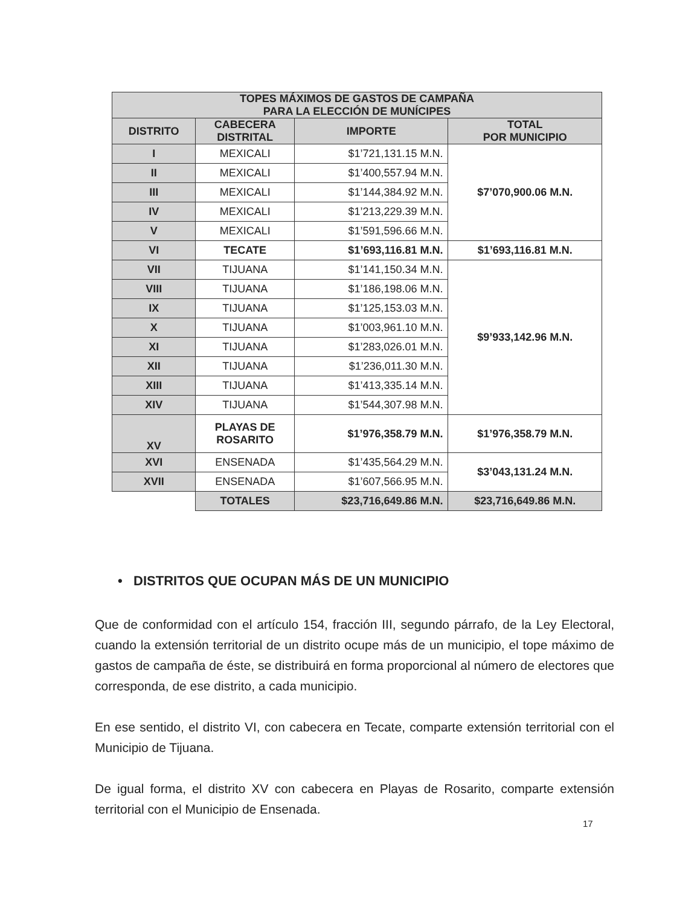| TOPES MÁXIMOS DE GASTOS DE CAMPAÑA PARA LA ELECCIÓN DE MUNÍCIPES | | | |
| --- | --- | --- | --- |
| DISTRITO | CABECERA DISTRITAL | IMPORTE | TOTAL POR MUNICIPIO |
| I | MEXICALI | $1’721,131.15 M.N. | $7’070,900.06 M.N. |
| II | MEXICALI | $1’400,557.94 M.N. | |
| III | MEXICALI | $1’144,384.92 M.N. | |
| IV | MEXICALI | $1’213,229.39 M.N. | |
| V | MEXICALI | $1’591,596.66 M.N. | |
| VI | TECATE | $1’693,116.81 M.N. | $1’693,116.81 M.N. |
| VII | TIJUANA | $1’141,150.34 M.N. | $9’933,142.96 M.N. |
| VIII | TIJUANA | $1’186,198.06 M.N. | |
| IX | TIJUANA | $1’125,153.03 M.N. | |
| X | TIJUANA | $1’003,961.10 M.N. | |
| XI | TIJUANA | $1’283,026.01 M.N. | |
| XII | TIJUANA | $1’236,011.30 M.N. | |
| XIII | TIJUANA | $1’413,335.14 M.N. | |
| XIV | TIJUANA | $1’544,307.98 M.N. | |
| XV | PLAYAS DE ROSARITO | $1’976,358.79 M.N. | $1’976,358.79 M.N. |
| XVI | ENSENADA | $1’435,564.29 M.N. | $3’043,131.24 M.N. |
| XVII | ENSENADA | $1’607,566.95 M.N. | |
| | TOTALES | $23,716,649.86 M.N. | $23,716,649.86 M.N. |
• DISTRITOS QUE OCUPAN MÁS DE UN MUNICIPIO
Que de conformidad con el artículo 154, fracción III, segundo párrafo, de la Ley Electoral, cuando la extensión territorial de un distrito ocupe más de un municipio, el tope máximo de gastos de campaña de éste, se distribuirá en forma proporcional al número de electores que corresponda, de ese distrito, a cada municipio.
En ese sentido, el distrito VI, con cabecera en Tecate, comparte extensión territorial con el Municipio de Tijuana.
De igual forma, el distrito XV con cabecera en Playas de Rosarito, comparte extensión territorial con el Municipio de Ensenada.
17